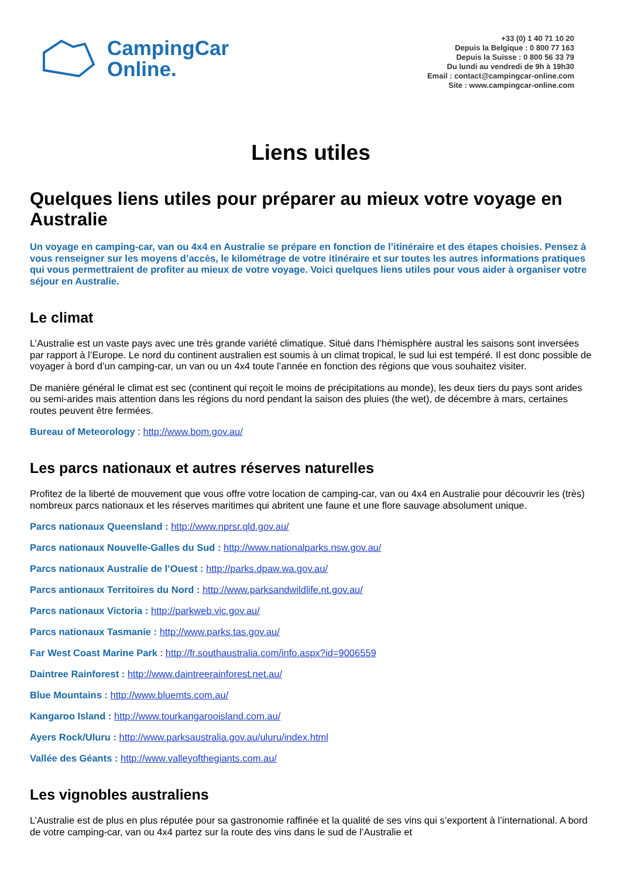CampingCar
Online.
+33 (0) 1 40 71 10 20
Depuis la Belgique : 0 800 77 163
Depuis la Suisse : 0 800 56 33 79
Du lundi au vendredi de 9h à 19h30
Email : contact@campingcar-online.com
Site : www.campingcar-online.com
Liens utiles
Quelques liens utiles pour préparer au mieux votre voyage en Australie
Un voyage en camping-car, van ou 4x4 en Australie se prépare en fonction de l’itinéraire et des étapes choisies. Pensez à vous renseigner sur les moyens d’accès, le kilométrage de votre itinéraire et sur toutes les autres informations pratiques qui vous permettraient de profiter au mieux de votre voyage. Voici quelques liens utiles pour vous aider à organiser votre séjour en Australie.
Le climat
L’Australie est un vaste pays avec une très grande variété climatique. Situé dans l’hémisphère austral les saisons sont inversées par rapport à l’Europe. Le nord du continent australien est soumis à un climat tropical, le sud lui est tempéré. Il est donc possible de voyager à bord d’un camping-car, un van ou un 4x4 toute l’année en fonction des régions que vous souhaitez visiter.
De manière général le climat est sec (continent qui reçoit le moins de précipitations au monde), les deux tiers du pays sont arides ou semi-arides mais attention dans les régions du nord pendant la saison des pluies (the wet), de décembre à mars, certaines routes peuvent être fermées.
Bureau of Meteorology : http://www.bom.gov.au/
Les parcs nationaux et autres réserves naturelles
Profitez de la liberté de mouvement que vous offre votre location de camping-car, van ou 4x4 en Australie pour découvrir les (très) nombreux parcs nationaux et les réserves maritimes qui abritent une faune et une flore sauvage absolument unique.
Parcs nationaux Queensland : http://www.nprsr.qld.gov.au/
Parcs nationaux Nouvelle-Galles du Sud : http://www.nationalparks.nsw.gov.au/
Parcs nationaux Australie de l’Ouest : http://parks.dpaw.wa.gov.au/
Parcs antionaux Territoires du Nord : http://www.parksandwildlife.nt.gov.au/
Parcs nationaux Victoria : http://parkweb.vic.gov.au/
Parcs nationaux Tasmanie : http://www.parks.tas.gov.au/
Far West Coast Marine Park : http://fr.southaustralia.com/info.aspx?id=9006559
Daintree Rainforest : http://www.daintreerainforest.net.au/
Blue Mountains : http://www.bluemts.com.au/
Kangaroo Island : http://www.tourkangarooisland.com.au/
Ayers Rock/Uluru : http://www.parksaustralia.gov.au/uluru/index.html
Vallée des Géants : http://www.valleyofthegiants.com.au/
Les vignobles australiens
L’Australie est de plus en plus réputée pour sa gastronomie raffinée et la qualité de ses vins qui s’exportent à l’international. A bord de votre camping-car, van ou 4x4 partez sur la route des vins dans le sud de l’Australie et